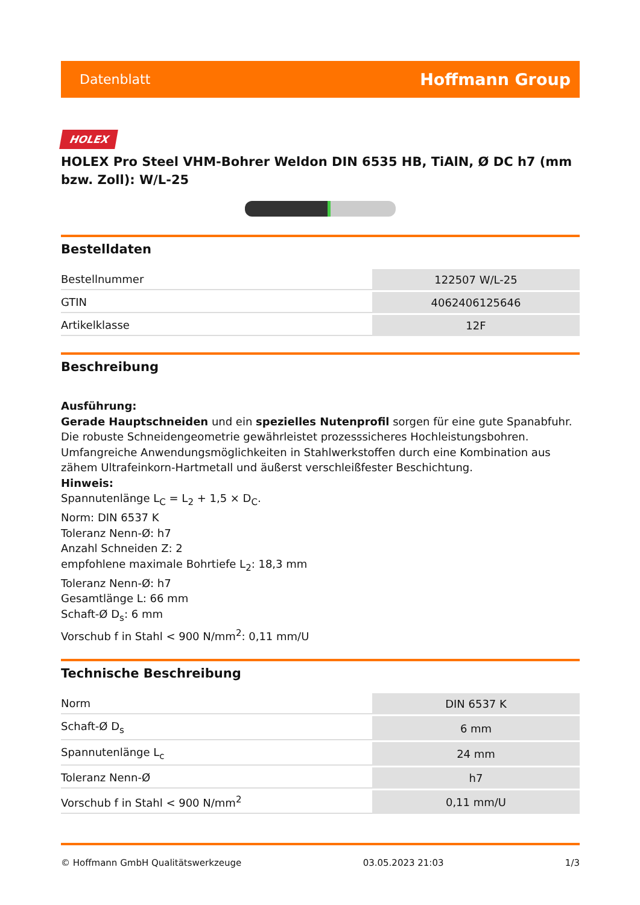Datenblatt Hoffmann Group
HOLEX
HOLEX Pro Steel VHM-Bohrer Weldon DIN 6535 HB, TiAlN, Ø DC h7 (mm bzw. Zoll): W/L-25
Bestelldaten
| Bestellnummer | 122507 W/L-25 |
| GTIN | 4062406125646 |
| Artikelklasse | 12F |
Beschreibung
Ausführung:
Gerade Hauptschneiden und ein spezielles Nutenprofil sorgen für eine gute Spanabfuhr. Die robuste Schneidengeometrie gewährleistet prozesssicheres Hochleistungsbohren.
Umfangreiche Anwendungsmöglichkeiten in Stahlwerkstoffen durch eine Kombination aus zähem Ultrafeinkorn-Hartmetall und äußerst verschleißfester Beschichtung.
Hinweis:
Spannutenlänge L<sub>C</sub> = L<sub>2</sub> + 1,5 × D<sub>C</sub>.
Norm: DIN 6537 K
Toleranz Nenn-Ø: h7
Anzahl Schneiden Z: 2
empfohlene maximale Bohrtiefe L<sub>2</sub>: 18,3 mm
Toleranz Nenn-Ø: h7
Gesamtlänge L: 66 mm
Schaft-Ø D<sub>s</sub>: 6 mm
Vorschub f in Stahl < 900 N/mm<sup>2</sup>: 0,11 mm/U
Technische Beschreibung
| Norm | DIN 6537 K |
| Schaft-Ø D<sub>s</sub> | 6 mm |
| Spannutenlänge L<sub>c</sub> | 24 mm |
| Toleranz Nenn-Ø | h7 |
| Vorschub f in Stahl < 900 N/mm<sup>2</sup> | 0,11 mm/U |
© Hoffmann GmbH Qualitätswerkzeuge 03.05.2023 21:03 1/3